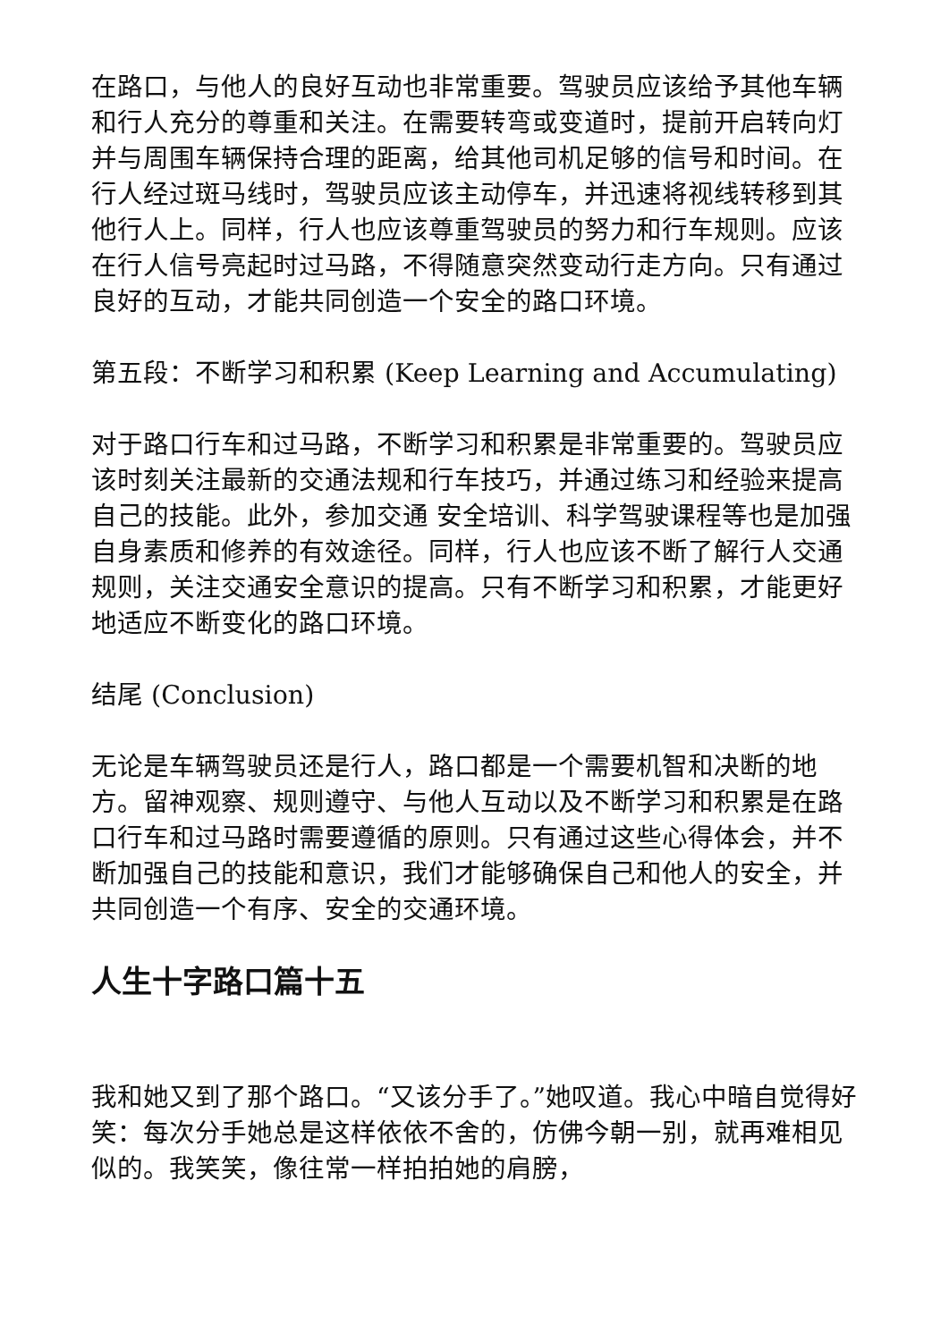在路口，与他人的良好互动也非常重要。驾驶员应该给予其他车辆和行人充分的尊重和关注。在需要转弯或变道时，提前开启转向灯并与周围车辆保持合理的距离，给其他司机足够的信号和时间。在行人经过斑马线时，驾驶员应该主动停车，并迅速将视线转移到其他行人上。同样，行人也应该尊重驾驶员的努力和行车规则。应该在行人信号亮起时过马路，不得随意突然变动行走方向。只有通过良好的互动，才能共同创造一个安全的路口环境。
第五段：不断学习和积累 (Keep Learning and Accumulating)
对于路口行车和过马路，不断学习和积累是非常重要的。驾驶员应该时刻关注最新的交通法规和行车技巧，并通过练习和经验来提高自己的技能。此外，参加交通 安全培训、科学驾驶课程等也是加强自身素质和修养的有效途径。同样，行人也应该不断了解行人交通规则，关注交通安全意识的提高。只有不断学习和积累，才能更好地适应不断变化的路口环境。
结尾 (Conclusion)
无论是车辆驾驶员还是行人，路口都是一个需要机智和决断的地方。留神观察、规则遵守、与他人互动以及不断学习和积累是在路口行车和过马路时需要遵循的原则。只有通过这些心得体会，并不断加强自己的技能和意识，我们才能够确保自己和他人的安全，并共同创造一个有序、安全的交通环境。
人生十字路口篇十五
我和她又到了那个路口。“又该分手了。”她叹道。我心中暗自觉得好笑：每次分手她总是这样依依不舍的，仿佛今朝一别，就再难相见似的。我笑笑，像往常一样拍拍她的肩膀，